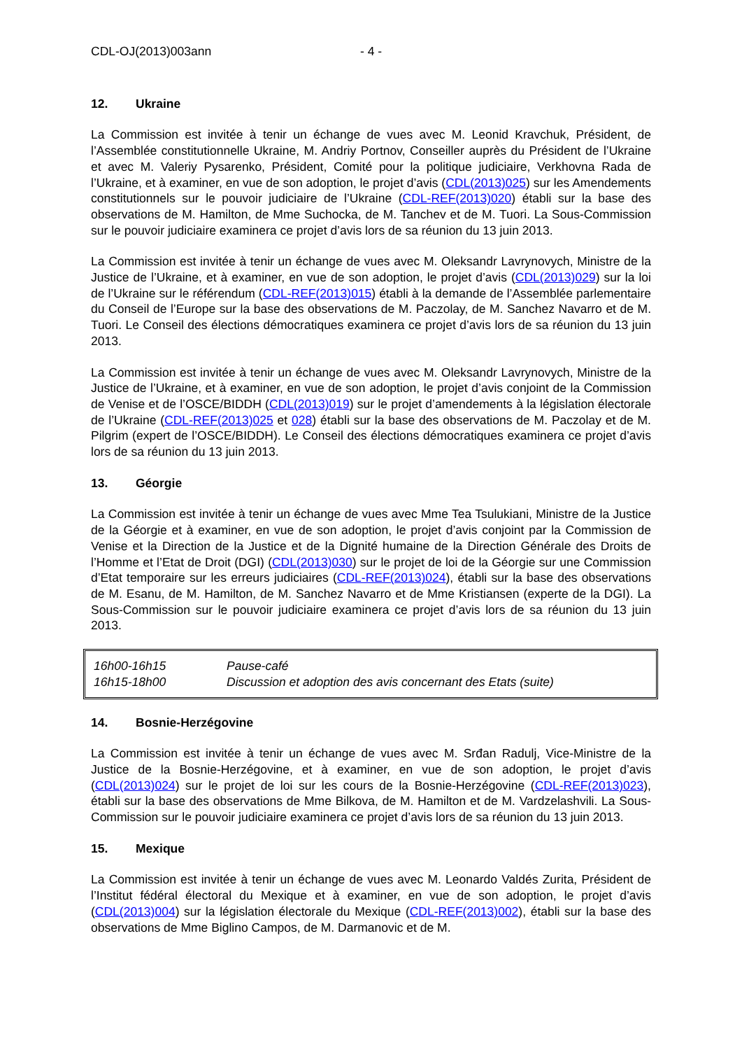CDL-OJ(2013)003ann - 4 -
12. Ukraine
La Commission est invitée à tenir un échange de vues avec M. Leonid Kravchuk, Président, de l’Assemblée constitutionnelle Ukraine, M. Andriy Portnov, Conseiller auprès du Président de l’Ukraine et avec M. Valeriy Pysarenko, Président, Comité pour la politique judiciaire, Verkhovna Rada de l’Ukraine, et à examiner, en vue de son adoption, le projet d’avis (CDL(2013)025) sur les Amendements constitutionnels sur le pouvoir judiciaire de l’Ukraine (CDL-REF(2013)020) établi sur la base des observations de M. Hamilton, de Mme Suchocka, de M. Tanchev et de M. Tuori. La Sous-Commission sur le pouvoir judiciaire examinera ce projet d’avis lors de sa réunion du 13 juin 2013.
La Commission est invitée à tenir un échange de vues avec M. Oleksandr Lavrynovych, Ministre de la Justice de l’Ukraine, et à examiner, en vue de son adoption, le projet d’avis (CDL(2013)029) sur la loi de l’Ukraine sur le référendum (CDL-REF(2013)015) établi à la demande de l’Assemblée parlementaire du Conseil de l’Europe sur la base des observations de M. Paczolay, de M. Sanchez Navarro et de M. Tuori. Le Conseil des élections démocratiques examinera ce projet d’avis lors de sa réunion du 13 juin 2013.
La Commission est invitée à tenir un échange de vues avec M. Oleksandr Lavrynovych, Ministre de la Justice de l’Ukraine, et à examiner, en vue de son adoption, le projet d’avis conjoint de la Commission de Venise et de l’OSCE/BIDDH (CDL(2013)019) sur le projet d’amendements à la législation électorale de l’Ukraine (CDL-REF(2013)025 et 028) établi sur la base des observations de M. Paczolay et de M. Pilgrim (expert de l’OSCE/BIDDH). Le Conseil des élections démocratiques examinera ce projet d’avis lors de sa réunion du 13 juin 2013.
13. Géorgie
La Commission est invitée à tenir un échange de vues avec Mme Tea Tsulukiani, Ministre de la Justice de la Géorgie et à examiner, en vue de son adoption, le projet d’avis conjoint par la Commission de Venise et la Direction de la Justice et de la Dignité humaine de la Direction Générale des Droits de l’Homme et l’Etat de Droit (DGI) (CDL(2013)030) sur le projet de loi de la Géorgie sur une Commission d’Etat temporaire sur les erreurs judiciaires (CDL-REF(2013)024), établi sur la base des observations de M. Esanu, de M. Hamilton, de M. Sanchez Navarro et de Mme Kristiansen (experte de la DGI). La Sous-Commission sur le pouvoir judiciaire examinera ce projet d’avis lors de sa réunion du 13 juin 2013.
| 16h00-16h15 | Pause-café |
| 16h15-18h00 | Discussion et adoption des avis concernant des Etats (suite) |
14. Bosnie-Herzégovine
La Commission est invitée à tenir un échange de vues avec M. Srđan Radulj, Vice-Ministre de la Justice de la Bosnie-Herzégovine, et à examiner, en vue de son adoption, le projet d’avis (CDL(2013)024) sur le projet de loi sur les cours de la Bosnie-Herzégovine (CDL-REF(2013)023), établi sur la base des observations de Mme Bilkova, de M. Hamilton et de M. Vardzelashvili. La Sous-Commission sur le pouvoir judiciaire examinera ce projet d’avis lors de sa réunion du 13 juin 2013.
15. Mexique
La Commission est invitée à tenir un échange de vues avec M. Leonardo Valdés Zurita, Président de l’Institut fédéral électoral du Mexique et à examiner, en vue de son adoption, le projet d’avis (CDL(2013)004) sur la législation électorale du Mexique (CDL-REF(2013)002), établi sur la base des observations de Mme Biglino Campos, de M. Darmanovic et de M.